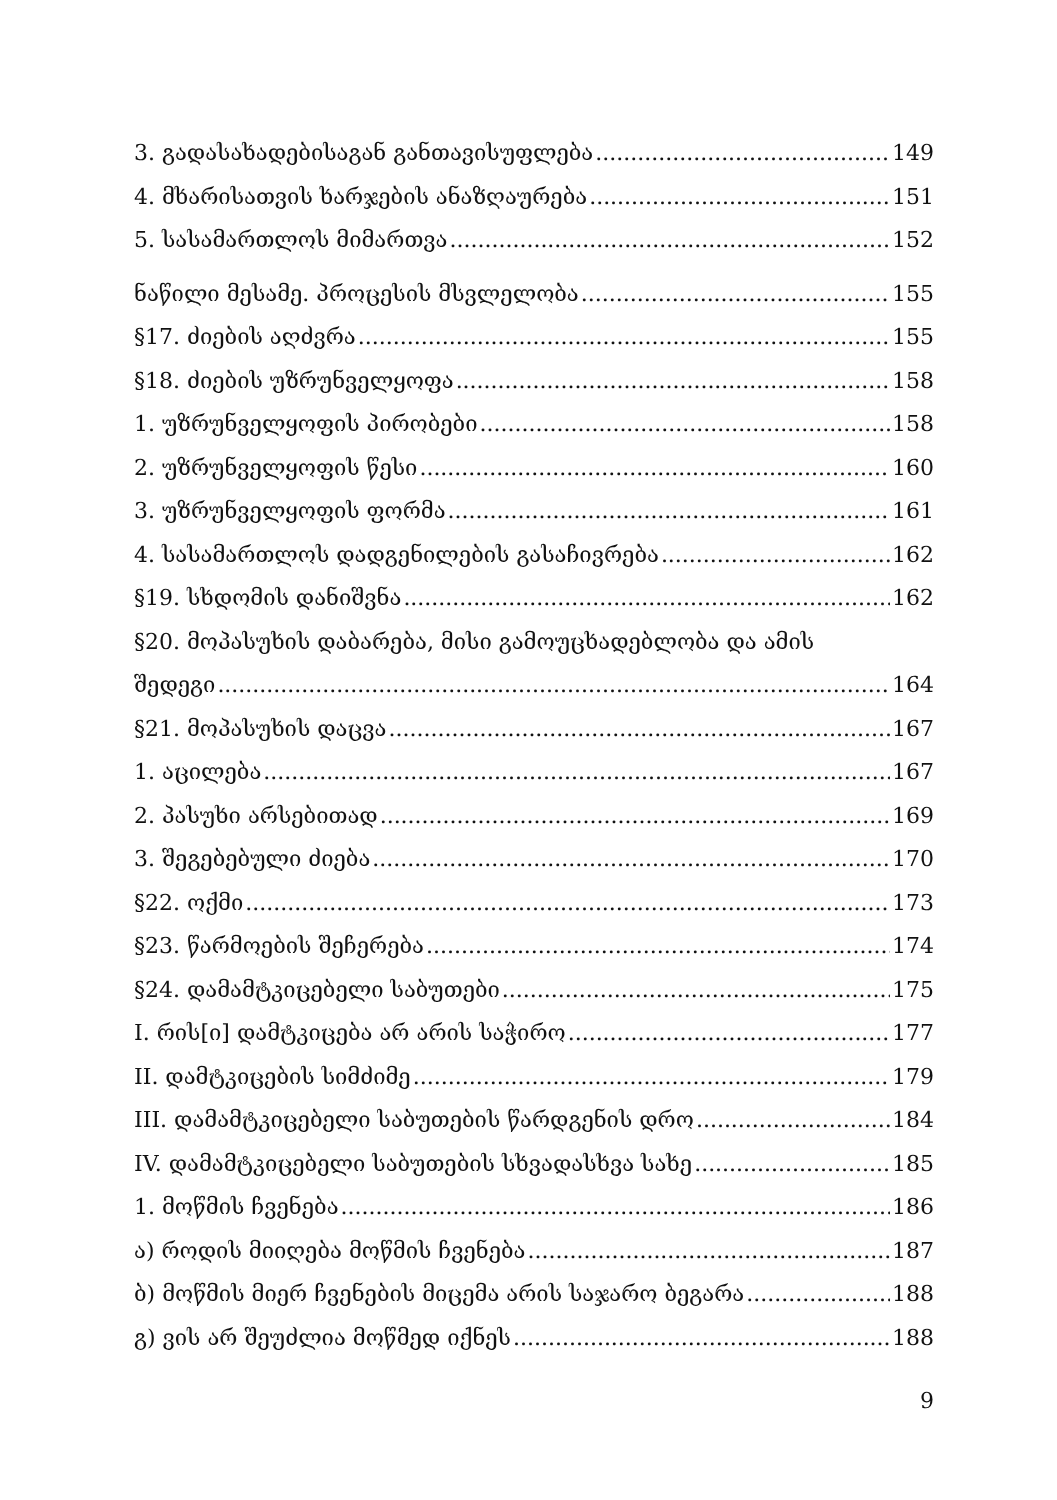3. გადასახადებისაგან განთავისუფლება 149
4. მხარისათვის ხარჯების ანაზღაურება 151
5. სასამართლოს მიმართვა 152
ნაწილი მესამე. პროცესის მსვლელობა 155
§17. ძიების აღძვრა 155
§18. ძიების უზრუნველყოფა 158
1. უზრუნველყოფის პირობები 158
2. უზრუნველყოფის წესი 160
3. უზრუნველყოფის ფორმა 161
4. სასამართლოს დადგენილების გასაჩივრება 162
§19. სხდომის დანიშვნა 162
§20. მოპასუხის დაბარება, მისი გამოუცხადებლობა და ამის
შედეგი 164
§21. მოპასუხის დაცვა 167
1. აცილება 167
2. პასუხი არსებითად 169
3. შეგებებული ძიება 170
§22. ოქმი 173
§23. წარმოების შეჩერება 174
§24. დამამტკიცებელი საბუთები 175
I. რის[ი] დამტკიცება არ არის საჭირო 177
II. დამტკიცების სიმძიმე 179
III. დამამტკიცებელი საბუთების წარდგენის დრო 184
IV. დამამტკიცებელი საბუთების სხვადასხვა სახე 185
1. მოწმის ჩვენება 186
ა) როდის მიიღება მოწმის ჩვენება 187
ბ) მოწმის მიერ ჩვენების მიცემა არის საჯარო ბეგარა 188
გ) ვის არ შეუძლია მოწმედ იქნეს 188
9